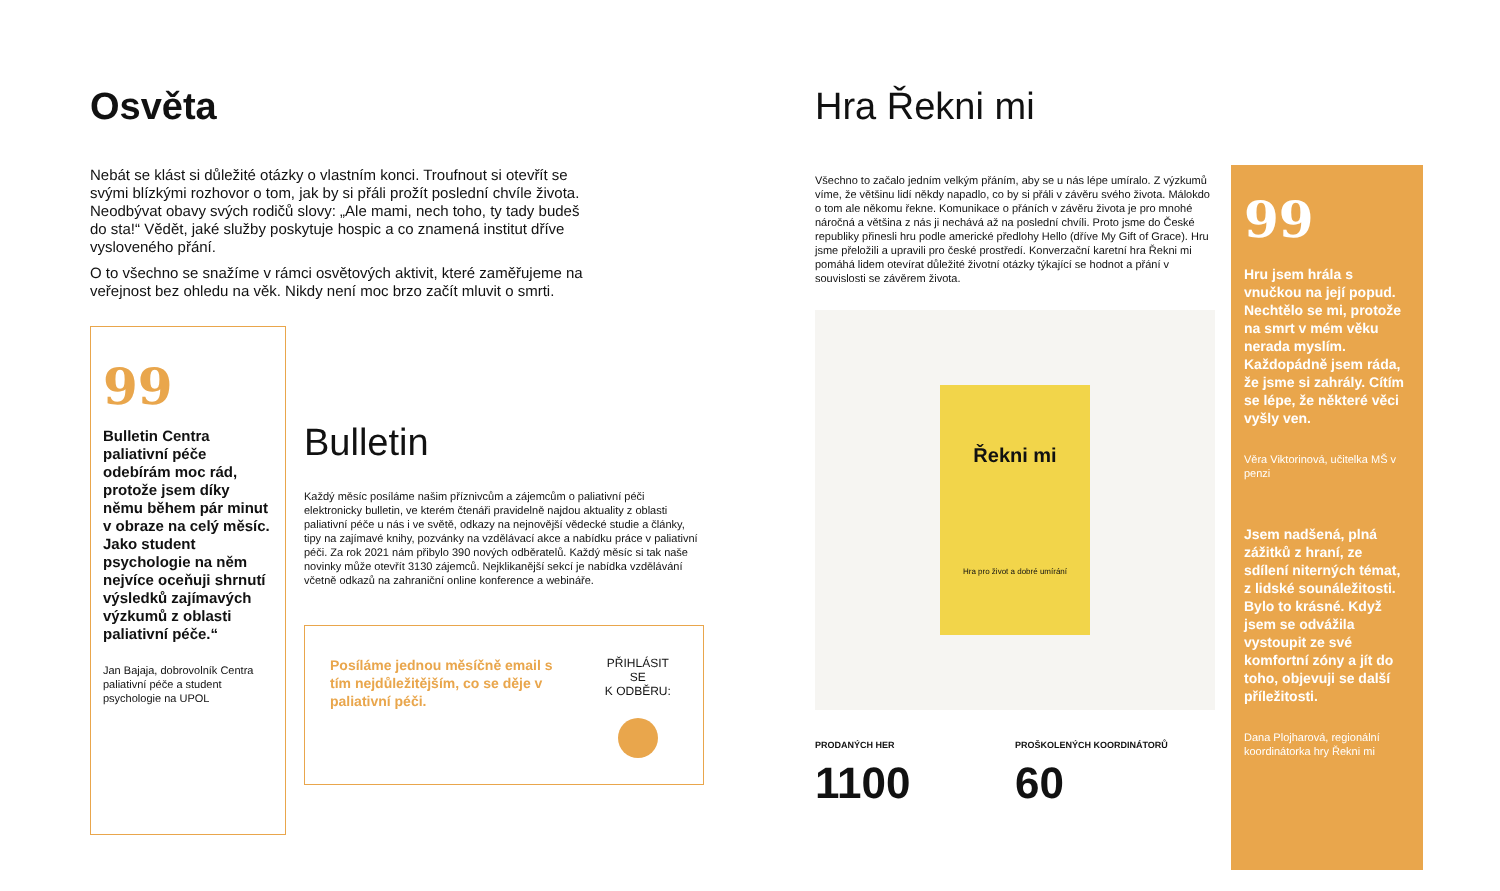Osvěta
Nebát se klást si důležité otázky o vlastním konci. Troufnout si otevřít se svými blízkými rozhovor o tom, jak by si přáli prožít poslední chvíle života. Neodbývat obavy svých rodičů slovy: „Ale mami, nech toho, ty tady budeš do sta!“ Vědět, jaké služby poskytuje hospic a co znamená institut dříve vysloveného přání.
O to všechno se snažíme v rámci osvětových aktivit, které zaměřujeme na veřejnost bez ohledu na věk. Nikdy není moc brzo začít mluvit o smrti.
99
Bulletin Centra paliativní péče odebírám moc rád, protože jsem díky němu během pár minut v obraze na celý měsíc. Jako student psychologie na něm nejvíce oceňuji shrnutí výsledků zajímavých výzkumů z oblasti paliativní péče.“
Jan Bajaja, dobrovolník Centra paliativní péče a student psychologie na UPOL
Bulletin
Každý měsíc posíláme našim příznivcům a zájemcům o paliativní péči elektronicky bulletin, ve kterém čtenáři pravidelně najdou aktuality z oblasti paliativní péče u nás i ve světě, odkazy na nejnovější vědecké studie a články, tipy na zajímavé knihy, pozvánky na vzdělávací akce a nabídku práce v paliativní péči. Za rok 2021 nám přibylo 390 nových odběratelů. Každý měsíc si tak naše novinky může otevřít 3130 zájemců. Nejklikanější sekcí je nabídka vzdělávání včetně odkazů na zahraniční online konference a webináře.
Posíláme jednou měsíčně email s tím nejdůležitějším, co se děje v paliativní péči.
PŘIHLÁSIT SE
K ODBĚRU:
Hra Řekni mi
Všechno to začalo jedním velkým přáním, aby se u nás lépe umíralo. Z výzkumů víme, že většinu lidí někdy napadlo, co by si přáli v závěru svého života. Málokdo o tom ale někomu řekne. Komunikace o přáních v závěru života je pro mnohé náročná a většina z nás ji nechává až na poslední chvíli. Proto jsme do České republiky přinesli hru podle americké předlohy Hello (dříve My Gift of Grace). Hru jsme přeložili a upravili pro české prostředí. Konverzační karetní hra Řekni mi pomáhá lidem otevírat důležité životní otázky týkající se hodnot a přání v souvislosti se závěrem života.
Řekni mi
Hra pro život a dobré umírání
PRODANÝCH HER
1100
PROŠKOLENÝCH KOORDINÁTORŮ
60
99
Hru jsem hrála s vnučkou na její popud. Nechtělo se mi, protože na smrt v mém věku nerada myslím. Každopádně jsem ráda, že jsme si zahrály. Cítím se lépe, že některé věci vyšly ven.
Věra Viktorinová, učitelka MŠ v penzi
Jsem nadšená, plná zážitků z hraní, ze sdílení niterných témat, z lidské sounáležitosti. Bylo to krásné. Když jsem se odvážila vystoupit ze své komfortní zóny a jít do toho, objevuji se další příležitosti.
Dana Plojharová, regionální koordinátorka hry Řekni mi